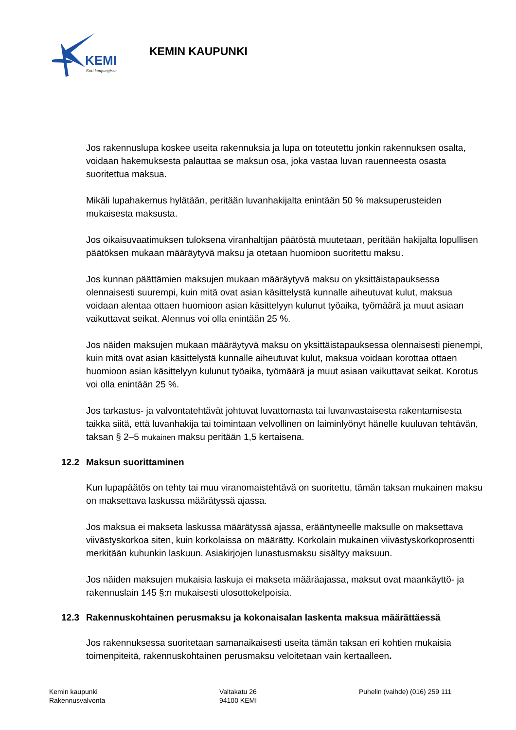KEMI
Koti kaupungissa
KEMIN KAUPUNKI
Jos rakennuslupa koskee useita rakennuksia ja lupa on toteutettu jonkin rakennuksen osalta, voidaan hakemuksesta palauttaa se maksun osa, joka vastaa luvan rauenneesta osasta suoritettua maksua.
Mikäli lupahakemus hylätään, peritään luvanhakijalta enintään 50 % maksuperusteiden mukaisesta maksusta.
Jos oikaisuvaatimuksen tuloksena viranhaltijan päätöstä muutetaan, peritään hakijalta lopullisen päätöksen mukaan määräytyvä maksu ja otetaan huomioon suoritettu maksu.
Jos kunnan päättämien maksujen mukaan määräytyvä maksu on yksittäistapauksessa olennaisesti suurempi, kuin mitä ovat asian käsittelystä kunnalle aiheutuvat kulut, maksua voidaan alentaa ottaen huomioon asian käsittelyyn kulunut työaika, työmäärä ja muut asiaan vaikuttavat seikat. Alennus voi olla enintään 25 %.
Jos näiden maksujen mukaan määräytyvä maksu on yksittäistapauksessa olennaisesti pienempi, kuin mitä ovat asian käsittelystä kunnalle aiheutuvat kulut, maksua voidaan korottaa ottaen huomioon asian käsittelyyn kulunut työaika, työmäärä ja muut asiaan vaikuttavat seikat. Korotus voi olla enintään 25 %.
Jos tarkastus- ja valvontatehtävät johtuvat luvattomasta tai luvanvastaisesta rakentamisesta taikka siitä, että luvanhakija tai toimintaan velvollinen on laiminlyönyt hänelle kuuluvan tehtävän, taksan § 2–5 mukainen maksu peritään 1,5 kertaisena.
12.2 Maksun suorittaminen
Kun lupapäätös on tehty tai muu viranomaistehtävä on suoritettu, tämän taksan mukainen maksu on maksettava laskussa määrätyssä ajassa.
Jos maksua ei makseta laskussa määrätyssä ajassa, erääntyneelle maksulle on maksettava viivästyskorkoa siten, kuin korkolaissa on määrätty. Korkolain mukainen viivästyskorkoprosentti merkitään kuhunkin laskuun. Asiakirjojen lunastusmaksu sisältyy maksuun.
Jos näiden maksujen mukaisia laskuja ei makseta määräajassa, maksut ovat maankäyttö- ja rakennuslain 145 §:n mukaisesti ulosottokelpoisia.
12.3 Rakennuskohtainen perusmaksu ja kokonaisalan laskenta maksua määrättäessä
Jos rakennuksessa suoritetaan samanaikaisesti useita tämän taksan eri kohtien mukaisia toimenpiteitä, rakennuskohtainen perusmaksu veloitetaan vain kertaalleen.
Kemin kaupunki
Rakennusvalvonta
Valtakatu 26
94100 KEMI
Puhelin (vaihde) (016) 259 111